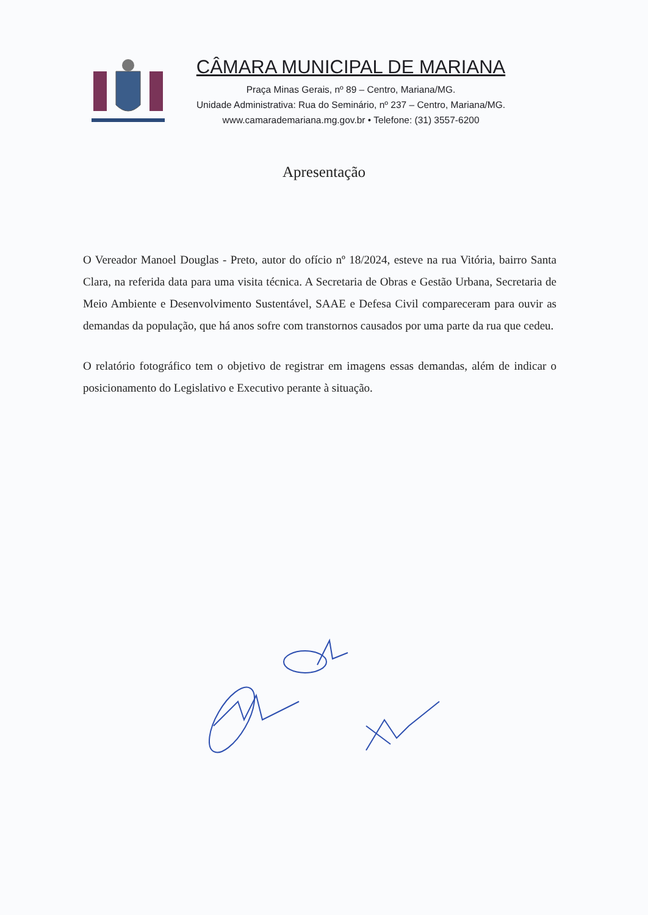CÂMARA MUNICIPAL DE MARIANA
Praça Minas Gerais, nº 89 – Centro, Mariana/MG.
Unidade Administrativa: Rua do Seminário, nº 237 – Centro, Mariana/MG.
www.camarademariana.mg.gov.br • Telefone: (31) 3557-6200
Apresentação
O Vereador Manoel Douglas - Preto, autor do ofício nº 18/2024, esteve na rua Vitória, bairro Santa Clara, na referida data para uma visita técnica. A Secretaria de Obras e Gestão Urbana, Secretaria de Meio Ambiente e Desenvolvimento Sustentável, SAAE e Defesa Civil compareceram para ouvir as demandas da população, que há anos sofre com transtornos causados por uma parte da rua que cedeu.
O relatório fotográfico tem o objetivo de registrar em imagens essas demandas, além de indicar o posicionamento do Legislativo e Executivo perante à situação.